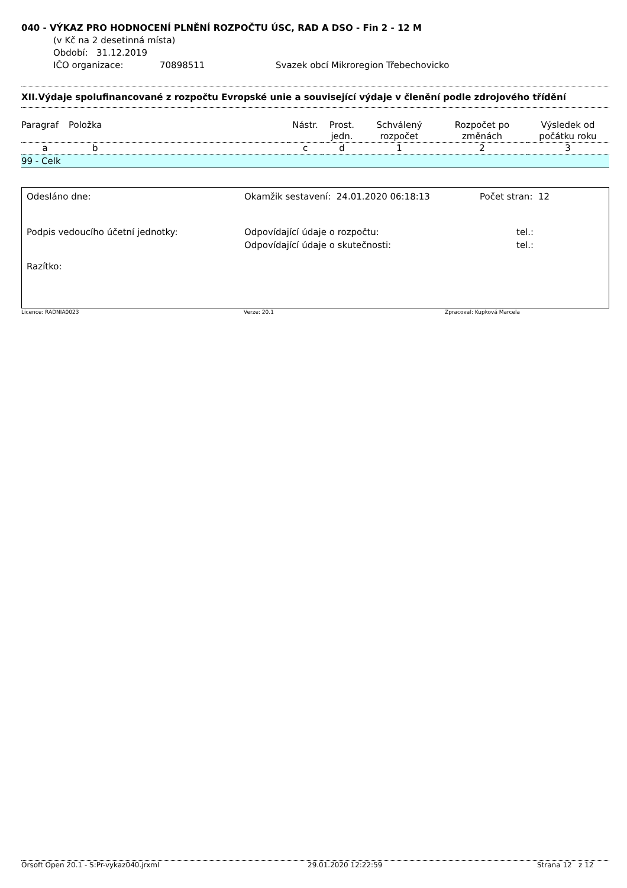040 - VÝKAZ PRO HODNOCENÍ PLNĚNÍ ROZPOČTU ÚSC, RAD A DSO - Fin 2 - 12 M
(v Kč na 2 desetinná místa)
Období: 31.12.2019
IČO organizace: 70898511 Svazek obcí Mikroregion Třebechovicko
XII.Výdaje spolufinancované z rozpočtu Evropské unie a související výdaje v členění podle zdrojového třídění
| Paragraf | Položka | Nástr. | Prost. jedn. | Schválený rozpočet | Rozpočet po změnách | Výsledek od počátku roku |
| --- | --- | --- | --- | --- | --- | --- |
| a | b | c | d | 1 | 2 | 3 |
| 99 - Celk | | | | | | |
| Odesláno dne: | Okamžik sestavení: 24.01.2020 06:18:13 | Počet stran: 12 |
| Podpis vedoucího účetní jednotky: | Odpovídající údaje o rozpočtu: Odpovídající údaje o skutečnosti: | tel.: tel.: |
| Razítko: | | |
Licence: RADNIA0023 Verze: 20.1 Zpracoval: Kupková Marcela
Orsoft Open 20.1 - S:Pr-vykaz040.jrxml 29.01.2020 12:22:59 Strana 12 z 12